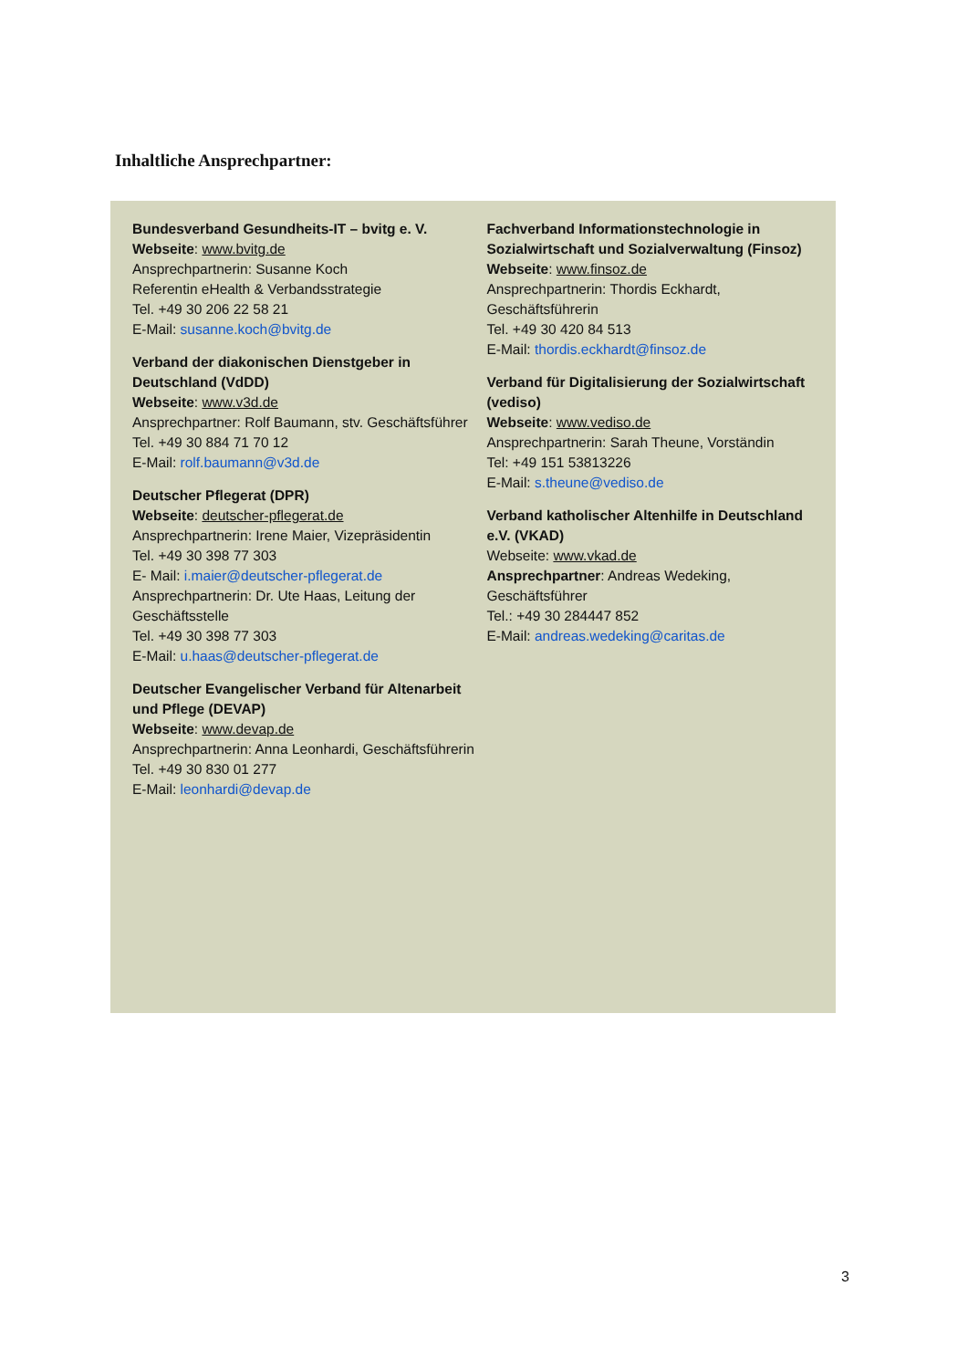Inhaltliche Ansprechpartner:
Bundesverband Gesundheits-IT – bvitg e. V.
Webseite: www.bvitg.de
Ansprechpartnerin: Susanne Koch
Referentin eHealth & Verbandsstrategie
Tel. +49 30 206 22 58 21
E-Mail: susanne.koch@bvitg.de
Verband der diakonischen Dienstgeber in Deutschland (VdDD)
Webseite: www.v3d.de
Ansprechpartner: Rolf Baumann, stv. Geschäftsführer
Tel. +49 30 884 71 70 12
E-Mail: rolf.baumann@v3d.de
Deutscher Pflegerat (DPR)
Webseite: deutscher-pflegerat.de
Ansprechpartnerin: Irene Maier, Vizepräsidentin
Tel. +49 30 398 77 303
E- Mail: i.maier@deutscher-pflegerat.de
Ansprechpartnerin: Dr. Ute Haas, Leitung der Geschäftsstelle
Tel. +49 30 398 77 303
E-Mail: u.haas@deutscher-pflegerat.de
Deutscher Evangelischer Verband für Altenarbeit und Pflege (DEVAP)
Webseite: www.devap.de
Ansprechpartnerin: Anna Leonhardi, Geschäftsführerin
Tel. +49 30 830 01 277
E-Mail: leonhardi@devap.de
Fachverband Informationstechnologie in Sozialwirtschaft und Sozialverwaltung (Finsoz)
Webseite: www.finsoz.de
Ansprechpartnerin: Thordis Eckhardt, Geschäftsführerin
Tel. +49 30 420 84 513
E-Mail: thordis.eckhardt@finsoz.de
Verband für Digitalisierung der Sozialwirtschaft (vediso)
Webseite: www.vediso.de
Ansprechpartnerin: Sarah Theune, Vorständin
Tel: +49 151 53813226
E-Mail: s.theune@vediso.de
Verband katholischer Altenhilfe in Deutschland e.V. (VKAD)
Webseite: www.vkad.de
Ansprechpartner: Andreas Wedeking, Geschäftsführer
Tel.: +49 30 284447 852
E-Mail: andreas.wedeking@caritas.de
3